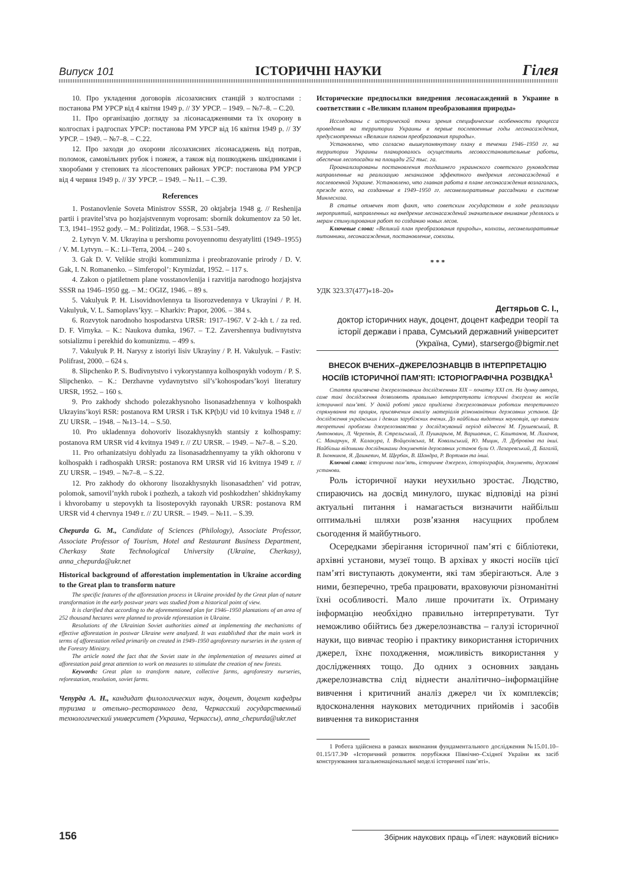Випуск 101 ІСТОРИЧНІ НАУКИ Гілея
10. Про укладення договорів лісозахисних станцій з колгоспами : постанова РМ УРСР від 4 квітня 1949 р. // ЗУ УРСР. – 1949. – №7–8. – С.20.
11. Про організацію догляду за лісонасадженнями та їх охорону в колгоспах і радгоспах УРСР: постанова РМ УРСР від 16 квітня 1949 р. // ЗУ УРСР. – 1949. – №7–8. – С.22.
12. Про заходи до охорони лісозахисних лісонасаджень від потрав, поломок, самовільних рубок і пожеж, а також від пошкоджень шкідниками і хворобами у степових та лісостепових районах УРСР: постанова РМ УРСР від 4 червня 1949 р. // ЗУ УРСР. – 1949. – №11. – С.39.
References
1. Postanovlenie Soveta Ministrov SSSR, 20 oktjabrja 1948 g. // Reshenija partii i pravitel’stva po hozjajstvennym voprosam: sbornik dokumentov za 50 let. T.3, 1941–1952 gody. – M.: Politizdat, 1968. – S.531–549.
2. Lytvyn V. M. Ukrayina u pershomu povoyennomu desyatylitti (1949–1955) / V. M. Lytvyn. – K.: Li–Terra, 2004. – 240 s.
3. Gak D. V. Velikie strojki kommunizma i preobrazovanie prirody / D. V. Gak, I. N. Romanenko. – Simferopol’: Krymizdat, 1952. – 117 s.
4. Zakon o pjatiletnem plane vosstanovlenija i razvitija narodnogo hozjajstva SSSR na 1946–1950 gg. – M.: OGIZ, 1946. – 89 s.
5. Vakulyuk P. H. Lisovidnovlennya ta lisorozvedennya v Ukrayini / P. H. Vakulyuk, V. L. Samoplavs’kyy. – Kharkiv: Prapor, 2006. – 384 s.
6. Rozvytok narodnoho hospodarstva URSR: 1917–1967. V 2–kh t. / za red. D. F. Virnyka. – K.: Naukova dumka, 1967. – T.2. Zavershennya budivnytstva sotsializmu i perekhid do komunizmu. – 499 s.
7. Vakulyuk P. H. Narysy z istoriyi lisiv Ukrayiny / P. H. Vakulyuk. – Fastiv: Polifrast, 2000. – 624 s.
8. Slipchenko P. S. Budivnytstvo i vykorystannya kolhospnykh vodoym / P. S. Slipchenko. – K.: Derzhavne vydavnytstvo sil’s’kohospodars’koyi literatury URSR, 1952. – 160 s.
9. Pro zakhody shchodo polezakhysnoho lisonasadzhennya v kolhospakh Ukrayins’koyi RSR: postanova RM URSR i TsK KP(b)U vid 10 kvitnya 1948 r. // ZU URSR. – 1948. – №13–14. – S.50.
10. Pro ukladennya dohovoriv lisozakhysnykh stantsiy z kolhospamy: postanova RM URSR vid 4 kvitnya 1949 r. // ZU URSR. – 1949. – №7–8. – S.20.
11. Pro orhanizatsiyu dohlyadu za lisonasadzhennyamy ta yikh okhoronu v kolhospakh i radhospakh URSR: postanova RM URSR vid 16 kvitnya 1949 r. // ZU URSR. – 1949. – №7–8. – S.22.
12. Pro zakhody do okhorony lisozakhysnykh lisonasadzhen’ vid potrav, polomok, samovil’nykh rubok i pozhezh, a takozh vid poshkodzhen’ shkidnykamy i khvorobamy u stepovykh ta lisostepovykh rayonakh URSR: postanova RM URSR vid 4 chervnya 1949 r. // ZU URSR. – 1949. – №11. – S.39.
Chepurda G. M., Candidate of Sciences (Philology), Associate Professor, Associate Professor of Tourism, Hotel and Restaurant Business Department, Cherkasy State Technological University (Ukraine, Cherkasy), anna_chepurda@ukr.net
Historical background of afforestation implementation in Ukraine according to the Great plan to transform nature
The specific features of the afforestation process in Ukraine provided by the Great plan of nature transformation in the early postwar years was studied from a historical point of view.
It is clarified that according to the aforementioned plan for 1946–1950 plantations of an area of 252 thousand hectares were planned to provide reforestation in Ukraine.
Resolutions of the Ukrainian Soviet authorities aimed at implementing the mechanisms of effective afforestation in postwar Ukraine were analyzed. It was established that the main work in terms of afforestation relied primarily on created in 1949–1950 agroforestry nurseries in the system of the Forestry Ministry.
The article noted the fact that the Soviet state in the implementation of measures aimed at afforestation paid great attention to work on measures to stimulate the creation of new forests.
Keywords: Great plan to transform nature, collective farms, agroforestry nurseries, reforestation, resolution, soviet farms.
Чепурда А. Н., кандидат филологических наук, доцент, доцент кафедры туризма и отельно–ресторанного дела, Черкасский государственный технологический университет (Украина, Черкассы), anna_chepurda@ukr.net
Исторические предпосылки внедрения лесонасаждений в Украине в соответствии с «Великим планом преобразования природы»
Исследованы с исторической точки зрения специфические особенности процесса проведения на территории Украины в первые послевоенные годы лесонасаждения, предусмотренных «Великим планом преобразования природы».
Установлено, что согласно вышеупомянутому плану в течении 1946–1950 гг. на территории Украины планировалось осуществить лесовосстановительные работы, обеспечив лесопосадки на площади 252 тыс. га.
Проанализированы постановления тогдашнего украинского советского руководства направленные на реализацию механизмов эффектного внедрения лесонасаждений в послевоенной Украине. Установлено, что главная работа в плане лесонасаждения возлагалась, прежде всего, на созданные в 1949–1950 гг. лесомелиоративные рассадники в системе Минлесхоза.
В статье отмечен тот факт, что советским государством в ходе реализации мероприятий, направленных на внедрение лесонасаждений значительное внимание уделялось и мерам стимулирования работ по созданию новых лесов.
Ключевые слова: «Великий план преобразования природы», колхозы, лесомелиоративные питомники, лесонасаждения, постановление, совхозы.
* * *
УДК 323.37(477)«18–20»
Дегтярьов С. І.,
доктор історичних наук, доцент, доцент кафедри теорії та історії держави і права, Сумський державний університет (Україна, Суми), starsergo@bigmir.net
ВНЕСОК ВЧЕНИХ–ДЖЕРЕЛОЗНАВЦІВ В ІНТЕРПРЕТАЦІЮ НОСІЇВ ІСТОРИЧНОЇ ПАМ’ЯТІ: ІСТОРІОГРАФІЧНА РОЗВІДКА<sup>1</sup>
Стаття присвячена джерелознавчим дослідженням XIX – початку XXI ст. На думку автора, саме такі дослідження дозволяють правильно інтерпретувати історичні джерела як носіїв історичної пам’яті. У даній роботі увага приділена джерелознавчим роботам теоретичного спрямування та працям, присвяченим аналізу матеріалів різноманітних державних установ. Це дослідження українських і деяких зарубіжних вчених. До найбільш видатних науковців, що вивчали теоретичні проблеми джерелознавства у досліджуваний період віднесені М. Грушевський, В. Антонович, Л. Черепнін, В. Стрельський, Л. Пушкарьов, М. Варшавчик, С. Каштанов, М. Лихачов, С. Макарчук, Я. Калакура, І. Войцехівська, М. Ковальський, Ю. Мицик, Л. Дубровіна та інші. Найбільш відомими дослідниками документів державних установ були О. Лазаревський, Д. Багалій, В. Іконников, Я. Дашкевич, М. Щербак, В. Шандра, Р. Вортман та інші.
Ключові слова: історична пам’ять, історичне джерело, історіографія, документи, державні установи.
Роль історичної науки неухильно зростає. Людство, спираючись на досвід минулого, шукає відповіді на різні актуальні питання і намагається визначити найбільш оптимальні шляхи розв’язання насущних проблем сьогодення й майбутнього.
Осередками зберігання історичної пам’яті є бібліотеки, архівні установи, музеї тощо. В архівах у якості носіїв цієї пам’яті виступають документи, які там зберігаються. Але з ними, безперечно, треба працювати, враховуючи різноманітні їхні особливості. Мало лише прочитати їх. Отриману інформацію необхідно правильно інтерпретувати. Тут неможливо обійтись без джерелознавства – галузі історичної науки, що вивчає теорію і практику використання історичних джерел, їхнє походження, можливість використання у дослідженнях тощо. До одних з основних завдань джерелознавства слід віднести аналітично–інформаційне вивчення і критичний аналіз джерел чи їх комплексів; вдосконалення наукових методичних прийомів і засобів вивчення та використання
1 Робота здійснена в рамках виконання фундаментального дослідження №15.01.10–01.15/17.ЗФ «Історичний розвиток порубіжжя Північно–Східної України як засіб конструювання загальнонаціональної моделі історичної пам’яті».
156 Збірник наукових праць «Гілея: науковий вісник»